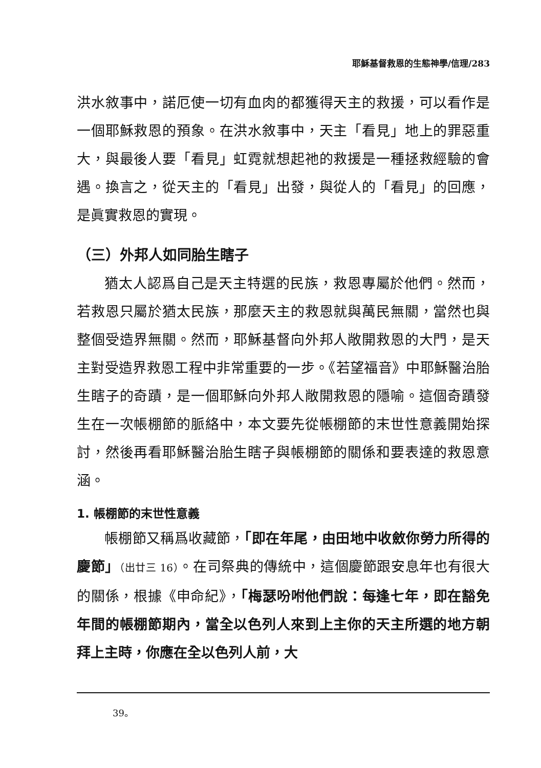耶穌基督救恩的生態神學/信理/283
洪水敘事中，諾厄使一切有血肉的都獲得天主的救援，可以看作是一個耶穌救恩的預象。在洪水敘事中，天主「看見」地上的罪惡重大，與最後人要「看見」虹霓就想起祂的救援是一種拯救經驗的會遇。換言之，從天主的「看見」出發，與從人的「看見」的回應，是眞實救恩的實現。
（三）外邦人如同胎生瞎子
猶太人認爲自己是天主特選的民族，救恩專屬於他們。然而，若救恩只屬於猶太民族，那麼天主的救恩就與萬民無關，當然也與整個受造界無關。然而，耶穌基督向外邦人敞開救恩的大門，是天主對受造界救恩工程中非常重要的一步。《若望福音》中耶穌醫治胎生瞎子的奇蹟，是一個耶穌向外邦人敞開救恩的隱喻。這個奇蹟發生在一次帳棚節的脈絡中，本文要先從帳棚節的末世性意義開始探討，然後再看耶穌醫治胎生瞎子與帳棚節的關係和要表達的救恩意涵。
1. 帳棚節的末世性意義
帳棚節又稱爲收藏節，「即在年尾，由田地中收斂你勞力所得的慶節」（出廿三 16）。在司祭典的傳統中，這個慶節跟安息年也有很大的關係，根據《申命紀》，「梅瑟吩咐他們說：每逢七年，即在豁免年間的帳棚節期內，當全以色列人來到上主你的天主所選的地方朝拜上主時，你應在全以色列人前，大
39。